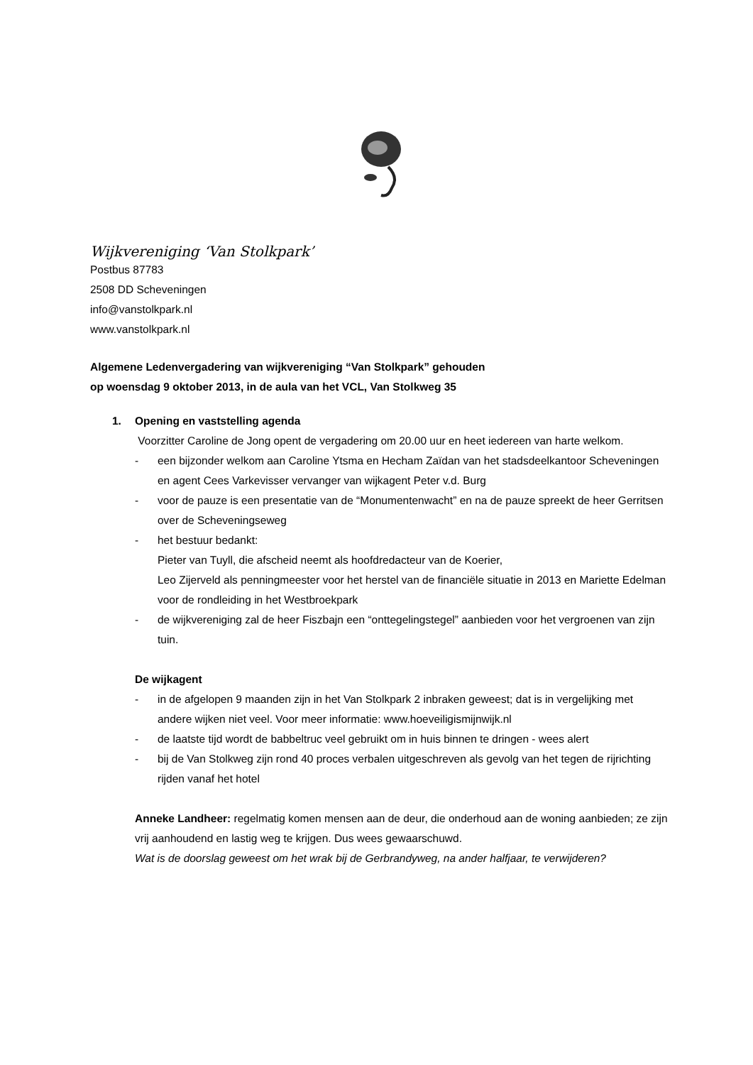Wijkvereniging ‘Van Stolkpark’
Postbus 87783
2508 DD Scheveningen
info@vanstolkpark.nl
www.vanstolkpark.nl
Algemene Ledenvergadering van wijkvereniging “Van Stolkpark” gehouden
op woensdag 9 oktober 2013, in de aula van het VCL, Van Stolkweg 35
1. Opening en vaststelling agenda
Voorzitter Caroline de Jong opent de vergadering om 20.00 uur en heet iedereen van harte welkom.
- een bijzonder welkom aan Caroline Ytsma en Hecham Zaïdan van het stadsdeelkantoor Scheveningen en agent Cees Varkevisser vervanger van wijkagent Peter v.d. Burg
- voor de pauze is een presentatie van de “Monumentenwacht” en na de pauze spreekt de heer Gerritsen over de Scheveningseweg
- het bestuur bedankt:
Pieter van Tuyll, die afscheid neemt als hoofdredacteur van de Koerier,
Leo Zijerveld als penningmeester voor het herstel van de financiële situatie in 2013 en Mariette Edelman voor de rondleiding in het Westbroekpark
- de wijkvereniging zal de heer Fiszbajn een “onttegelingstegel” aanbieden voor het vergroenen van zijn tuin.
De wijkagent
- in de afgelopen 9 maanden zijn in het Van Stolkpark 2 inbraken geweest; dat is in vergelijking met andere wijken niet veel. Voor meer informatie: www.hoeveiligismijnwijk.nl
- de laatste tijd wordt de babbeltruc veel gebruikt om in huis binnen te dringen - wees alert
- bij de Van Stolkweg zijn rond 40 proces verbalen uitgeschreven als gevolg van het tegen de rijrichting rijden vanaf het hotel
Anneke Landheer: regelmatig komen mensen aan de deur, die onderhoud aan de woning aanbieden; ze zijn vrij aanhoudend en lastig weg te krijgen. Dus wees gewaarschuwd.
Wat is de doorslag geweest om het wrak bij de Gerbrandyweg, na ander halfjaar, te verwijderen?